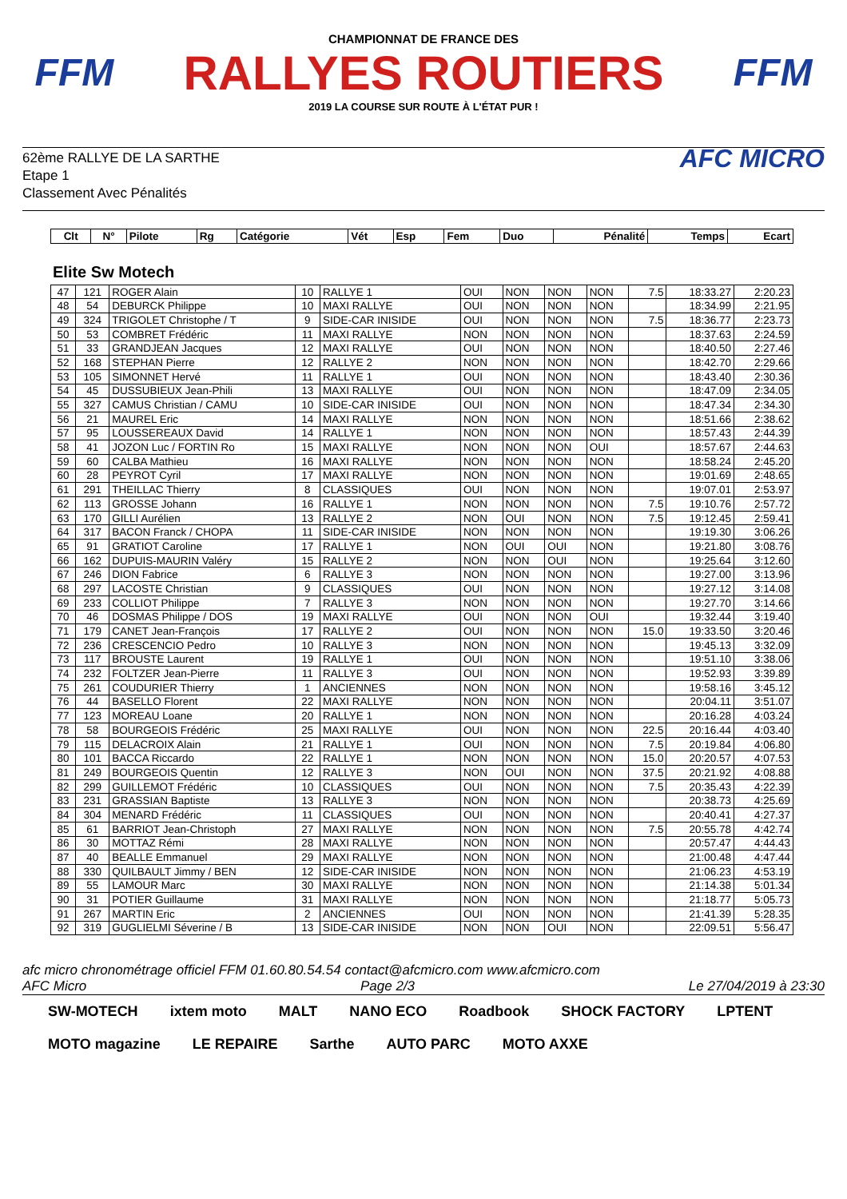FFM
CHAMPIONNAT DE FRANCE DES
RALLYES ROUTIERS
2019 LA COURSE SUR ROUTE À L'ÉTAT PUR !
FFM
62ème RALLYE DE LA SARTHE
Etape 1
Classement Avec Pénalités
AFC MICRO
| Clt | N° | Pilote | Rg | Catégorie | Vét | Esp | Fem | Duo | Pénalité | Temps | Ecart |
| --- | --- | --- | --- | --- | --- | --- | --- | --- | --- | --- | --- |
Elite Sw Motech
| 47 | 121 | ROGER Alain | 10 | RALLYE 1 | OUI | NON | NON | NON | 7.5 | 18:33.27 | 2:20.23 |
| 48 | 54 | DEBURCK Philippe | 10 | MAXI RALLYE | OUI | NON | NON | NON | | 18:34.99 | 2:21.95 |
| 49 | 324 | TRIGOLET Christophe / T | 9 | SIDE-CAR INISIDE | OUI | NON | NON | NON | 7.5 | 18:36.77 | 2:23.73 |
| 50 | 53 | COMBRET Frédéric | 11 | MAXI RALLYE | NON | NON | NON | NON | | 18:37.63 | 2:24.59 |
| 51 | 33 | GRANDJEAN Jacques | 12 | MAXI RALLYE | OUI | NON | NON | NON | | 18:40.50 | 2:27.46 |
| 52 | 168 | STEPHAN Pierre | 12 | RALLYE 2 | NON | NON | NON | NON | | 18:42.70 | 2:29.66 |
| 53 | 105 | SIMONNET Hervé | 11 | RALLYE 1 | OUI | NON | NON | NON | | 18:43.40 | 2:30.36 |
| 54 | 45 | DUSSUBIEUX Jean-Phili | 13 | MAXI RALLYE | OUI | NON | NON | NON | | 18:47.09 | 2:34.05 |
| 55 | 327 | CAMUS Christian / CAMU | 10 | SIDE-CAR INISIDE | OUI | NON | NON | NON | | 18:47.34 | 2:34.30 |
| 56 | 21 | MAUREL Eric | 14 | MAXI RALLYE | NON | NON | NON | NON | | 18:51.66 | 2:38.62 |
| 57 | 95 | LOUSSEREAUX David | 14 | RALLYE 1 | NON | NON | NON | NON | | 18:57.43 | 2:44.39 |
| 58 | 41 | JOZON Luc / FORTIN Ro | 15 | MAXI RALLYE | NON | NON | NON | OUI | | 18:57.67 | 2:44.63 |
| 59 | 60 | CALBA Mathieu | 16 | MAXI RALLYE | NON | NON | NON | NON | | 18:58.24 | 2:45.20 |
| 60 | 28 | PEYROT Cyril | 17 | MAXI RALLYE | NON | NON | NON | NON | | 19:01.69 | 2:48.65 |
| 61 | 291 | THEILLAC Thierry | 8 | CLASSIQUES | OUI | NON | NON | NON | | 19:07.01 | 2:53.97 |
| 62 | 113 | GROSSE Johann | 16 | RALLYE 1 | NON | NON | NON | NON | 7.5 | 19:10.76 | 2:57.72 |
| 63 | 170 | GILLI Aurélien | 13 | RALLYE 2 | NON | OUI | NON | NON | 7.5 | 19:12.45 | 2:59.41 |
| 64 | 317 | BACON Franck / CHOPA | 11 | SIDE-CAR INISIDE | NON | NON | NON | NON | | 19:19.30 | 3:06.26 |
| 65 | 91 | GRATIOT Caroline | 17 | RALLYE 1 | NON | OUI | OUI | NON | | 19:21.80 | 3:08.76 |
| 66 | 162 | DUPUIS-MAURIN Valéry | 15 | RALLYE 2 | NON | NON | OUI | NON | | 19:25.64 | 3:12.60 |
| 67 | 246 | DION Fabrice | 6 | RALLYE 3 | NON | NON | NON | NON | | 19:27.00 | 3:13.96 |
| 68 | 297 | LACOSTE Christian | 9 | CLASSIQUES | OUI | NON | NON | NON | | 19:27.12 | 3:14.08 |
| 69 | 233 | COLLIOT Philippe | 7 | RALLYE 3 | NON | NON | NON | NON | | 19:27.70 | 3:14.66 |
| 70 | 46 | DOSMAS Philippe / DOS | 19 | MAXI RALLYE | OUI | NON | NON | OUI | | 19:32.44 | 3:19.40 |
| 71 | 179 | CANET Jean-François | 17 | RALLYE 2 | OUI | NON | NON | NON | 15.0 | 19:33.50 | 3:20.46 |
| 72 | 236 | CRESCENCIO Pedro | 10 | RALLYE 3 | NON | NON | NON | NON | | 19:45.13 | 3:32.09 |
| 73 | 117 | BROUSTE Laurent | 19 | RALLYE 1 | OUI | NON | NON | NON | | 19:51.10 | 3:38.06 |
| 74 | 232 | FOLTZER Jean-Pierre | 11 | RALLYE 3 | OUI | NON | NON | NON | | 19:52.93 | 3:39.89 |
| 75 | 261 | COUDURIER Thierry | 1 | ANCIENNES | NON | NON | NON | NON | | 19:58.16 | 3:45.12 |
| 76 | 44 | BASELLO Florent | 22 | MAXI RALLYE | NON | NON | NON | NON | | 20:04.11 | 3:51.07 |
| 77 | 123 | MOREAU Loane | 20 | RALLYE 1 | NON | NON | NON | NON | | 20:16.28 | 4:03.24 |
| 78 | 58 | BOURGEOIS Frédéric | 25 | MAXI RALLYE | OUI | NON | NON | NON | 22.5 | 20:16.44 | 4:03.40 |
| 79 | 115 | DELACROIX Alain | 21 | RALLYE 1 | OUI | NON | NON | NON | 7.5 | 20:19.84 | 4:06.80 |
| 80 | 101 | BACCA Riccardo | 22 | RALLYE 1 | NON | NON | NON | NON | 15.0 | 20:20.57 | 4:07.53 |
| 81 | 249 | BOURGEOIS Quentin | 12 | RALLYE 3 | NON | OUI | NON | NON | 37.5 | 20:21.92 | 4:08.88 |
| 82 | 299 | GUILLEMOT Frédéric | 10 | CLASSIQUES | OUI | NON | NON | NON | 7.5 | 20:35.43 | 4:22.39 |
| 83 | 231 | GRASSIAN Baptiste | 13 | RALLYE 3 | NON | NON | NON | NON | | 20:38.73 | 4:25.69 |
| 84 | 304 | MENARD Frédéric | 11 | CLASSIQUES | OUI | NON | NON | NON | | 20:40.41 | 4:27.37 |
| 85 | 61 | BARRIOT Jean-Christoph | 27 | MAXI RALLYE | NON | NON | NON | NON | 7.5 | 20:55.78 | 4:42.74 |
| 86 | 30 | MOTTAZ Rémi | 28 | MAXI RALLYE | NON | NON | NON | NON | | 20:57.47 | 4:44.43 |
| 87 | 40 | BEALLE Emmanuel | 29 | MAXI RALLYE | NON | NON | NON | NON | | 21:00.48 | 4:47.44 |
| 88 | 330 | QUILBAULT Jimmy / BEN | 12 | SIDE-CAR INISIDE | NON | NON | NON | NON | | 21:06.23 | 4:53.19 |
| 89 | 55 | LAMOUR Marc | 30 | MAXI RALLYE | NON | NON | NON | NON | | 21:14.38 | 5:01.34 |
| 90 | 31 | POTIER Guillaume | 31 | MAXI RALLYE | NON | NON | NON | NON | | 21:18.77 | 5:05.73 |
| 91 | 267 | MARTIN Eric | 2 | ANCIENNES | OUI | NON | NON | NON | | 21:41.39 | 5:28.35 |
| 92 | 319 | GUGLIELMI Séverine / B | 13 | SIDE-CAR INISIDE | NON | NON | OUI | NON | | 22:09.51 | 5:56.47 |
afc micro chronométrage officiel FFM 01.60.80.54.54 contact@afcmicro.com www.afcmicro.com
AFC Micro Page 2/3 Le 27/04/2019 à 23:30
SW-MOTECH ixtem moto MALT NANO ECO Roadbook SHOCK FACTORY LPTENT MOTO magazine LE REPAIRE Sarthe AUTO PARC MOTO AXXE